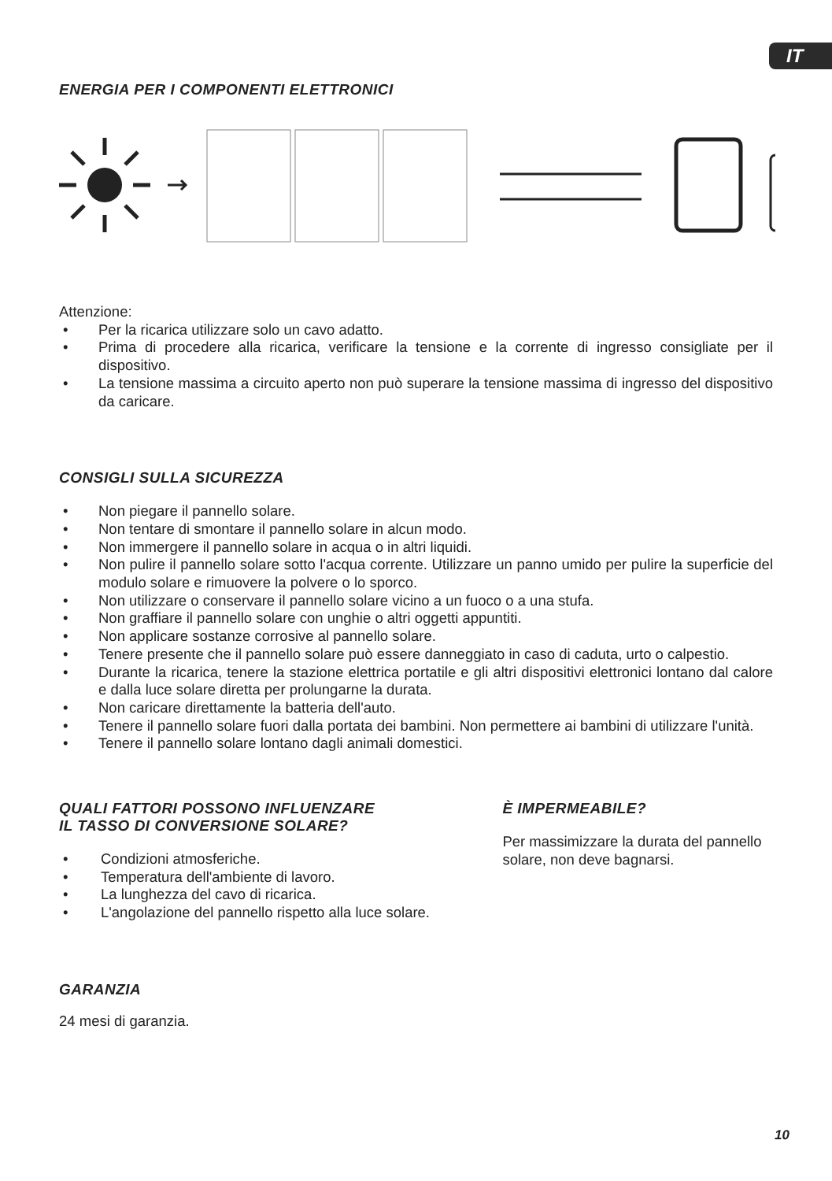IT
ENERGIA PER I COMPONENTI ELETTRONICI
Attenzione:
• Per la ricarica utilizzare solo un cavo adatto.
• Prima di procedere alla ricarica, verificare la tensione e la corrente di ingresso consigliate per il dispositivo.
• La tensione massima a circuito aperto non può superare la tensione massima di ingresso del dispositivo da caricare.
CONSIGLI SULLA SICUREZZA
• Non piegare il pannello solare.
• Non tentare di smontare il pannello solare in alcun modo.
• Non immergere il pannello solare in acqua o in altri liquidi.
• Non pulire il pannello solare sotto l'acqua corrente. Utilizzare un panno umido per pulire la superficie del modulo solare e rimuovere la polvere o lo sporco.
• Non utilizzare o conservare il pannello solare vicino a un fuoco o a una stufa.
• Non graffiare il pannello solare con unghie o altri oggetti appuntiti.
• Non applicare sostanze corrosive al pannello solare.
• Tenere presente che il pannello solare può essere danneggiato in caso di caduta, urto o calpestio.
• Durante la ricarica, tenere la stazione elettrica portatile e gli altri dispositivi elettronici lontano dal calore e dalla luce solare diretta per prolungarne la durata.
• Non caricare direttamente la batteria dell'auto.
• Tenere il pannello solare fuori dalla portata dei bambini. Non permettere ai bambini di utilizzare l'unità.
• Tenere il pannello solare lontano dagli animali domestici.
QUALI FATTORI POSSONO INFLUENZARE
IL TASSO DI CONVERSIONE SOLARE?
• Condizioni atmosferiche.
• Temperatura dell'ambiente di lavoro.
• La lunghezza del cavo di ricarica.
• L'angolazione del pannello rispetto alla luce solare.
È IMPERMEABILE?
Per massimizzare la durata del pannello solare, non deve bagnarsi.
GARANZIA
24 mesi di garanzia.
10